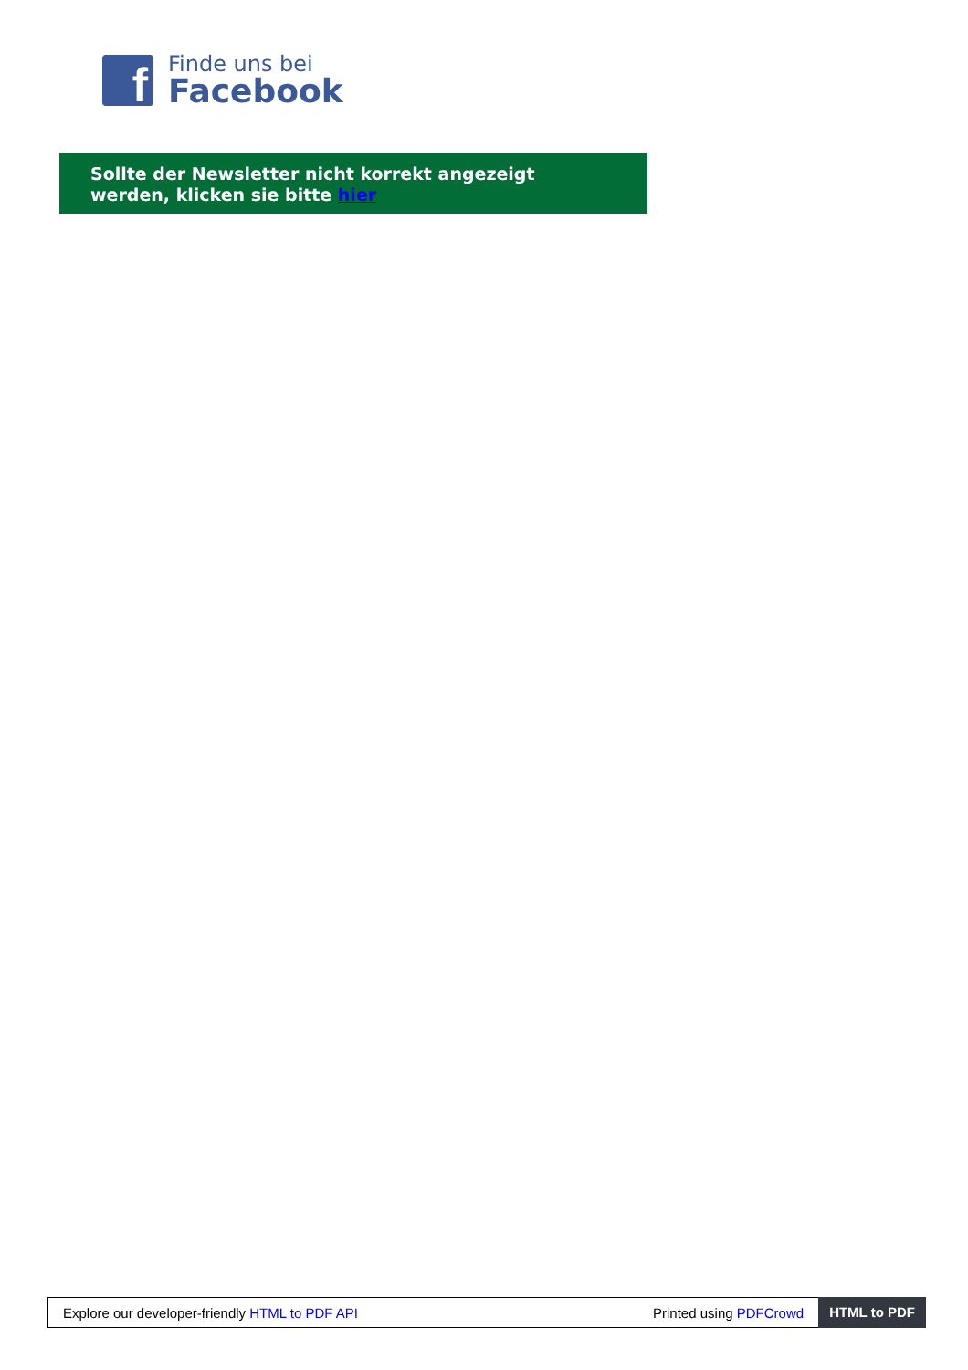f
Finde uns bei
Facebook
Sollte der Newsletter nicht korrekt angezeigt werden, klicken sie bitte hier
Explore our developer-friendly HTML to PDF API Printed using PDFCrowd HTML to PDF